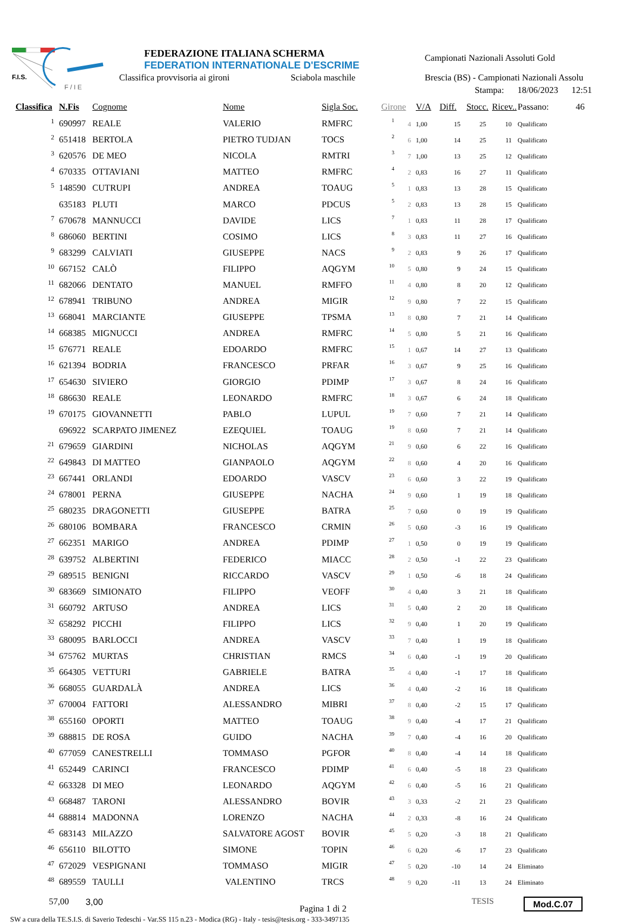F.I.S.
F / I E
FEDERAZIONE ITALIANA SCHERMA
FEDERATION INTERNATIONALE D'ESCRIME
Classifica provvisoria ai gironi
Sciabola maschile
Campionati Nazionali Assoluti Gold
Brescia (BS) - Campionati Nazionali Assolu
Stampa: 18/06/2023 12:51
| Classifica | N.Fis | Cognome | Nome | Sigla Soc. | Girone | | V/A | Diff. | Stocc. | Ricev.. | Passano: 46 |
| --- | --- | --- | --- | --- | --- | --- | --- | --- | --- | --- | --- |
| 1 | 690997 | REALE | VALERIO | RMFRC | 1 | 4 | 1,00 | 15 | 25 | 10 | Qualificato |
| 2 | 651418 | BERTOLA | PIETRO TUDJAN | TOCS | 2 | 6 | 1,00 | 14 | 25 | 11 | Qualificato |
| 3 | 620576 | DE MEO | NICOLA | RMTRI | 3 | 7 | 1,00 | 13 | 25 | 12 | Qualificato |
| 4 | 670335 | OTTAVIANI | MATTEO | RMFRC | 4 | 2 | 0,83 | 16 | 27 | 11 | Qualificato |
| 5 | 148590 | CUTRUPI | ANDREA | TOAUG | 5 | 1 | 0,83 | 13 | 28 | 15 | Qualificato |
| | 635183 | PLUTI | MARCO | PDCUS | 5 | 2 | 0,83 | 13 | 28 | 15 | Qualificato |
| 7 | 670678 | MANNUCCI | DAVIDE | LICS | 7 | 1 | 0,83 | 11 | 28 | 17 | Qualificato |
| 8 | 686060 | BERTINI | COSIMO | LICS | 8 | 3 | 0,83 | 11 | 27 | 16 | Qualificato |
| 9 | 683299 | CALVIATI | GIUSEPPE | NACS | 9 | 2 | 0,83 | 9 | 26 | 17 | Qualificato |
| 10 | 667152 | CALÒ | FILIPPO | AQGYM | 10 | 5 | 0,80 | 9 | 24 | 15 | Qualificato |
| 11 | 682066 | DENTATO | MANUEL | RMFFO | 11 | 4 | 0,80 | 8 | 20 | 12 | Qualificato |
| 12 | 678941 | TRIBUNO | ANDREA | MIGIR | 12 | 9 | 0,80 | 7 | 22 | 15 | Qualificato |
| 13 | 668041 | MARCIANTE | GIUSEPPE | TPSMA | 13 | 8 | 0,80 | 7 | 21 | 14 | Qualificato |
| 14 | 668385 | MIGNUCCI | ANDREA | RMFRC | 14 | 5 | 0,80 | 5 | 21 | 16 | Qualificato |
| 15 | 676771 | REALE | EDOARDO | RMFRC | 15 | 1 | 0,67 | 14 | 27 | 13 | Qualificato |
| 16 | 621394 | BODRIA | FRANCESCO | PRFAR | 16 | 3 | 0,67 | 9 | 25 | 16 | Qualificato |
| 17 | 654630 | SIVIERO | GIORGIO | PDIMP | 17 | 3 | 0,67 | 8 | 24 | 16 | Qualificato |
| 18 | 686630 | REALE | LEONARDO | RMFRC | 18 | 3 | 0,67 | 6 | 24 | 18 | Qualificato |
| 19 | 670175 | GIOVANNETTI | PABLO | LUPUL | 19 | 7 | 0,60 | 7 | 21 | 14 | Qualificato |
| | 696922 | SCARPATO JIMENEZ | EZEQUIEL | TOAUG | 19 | 8 | 0,60 | 7 | 21 | 14 | Qualificato |
| 21 | 679659 | GIARDINI | NICHOLAS | AQGYM | 21 | 9 | 0,60 | 6 | 22 | 16 | Qualificato |
| 22 | 649843 | DI MATTEO | GIANPAOLO | AQGYM | 22 | 8 | 0,60 | 4 | 20 | 16 | Qualificato |
| 23 | 667441 | ORLANDI | EDOARDO | VASCV | 23 | 6 | 0,60 | 3 | 22 | 19 | Qualificato |
| 24 | 678001 | PERNA | GIUSEPPE | NACHA | 24 | 9 | 0,60 | 1 | 19 | 18 | Qualificato |
| 25 | 680235 | DRAGONETTI | GIUSEPPE | BATRA | 25 | 7 | 0,60 | 0 | 19 | 19 | Qualificato |
| 26 | 680106 | BOMBARA | FRANCESCO | CRMIN | 26 | 5 | 0,60 | -3 | 16 | 19 | Qualificato |
| 27 | 662351 | MARIGO | ANDREA | PDIMP | 27 | 1 | 0,50 | 0 | 19 | 19 | Qualificato |
| 28 | 639752 | ALBERTINI | FEDERICO | MIACC | 28 | 2 | 0,50 | -1 | 22 | 23 | Qualificato |
| 29 | 689515 | BENIGNI | RICCARDO | VASCV | 29 | 1 | 0,50 | -6 | 18 | 24 | Qualificato |
| 30 | 683669 | SIMIONATO | FILIPPO | VEOFF | 30 | 4 | 0,40 | 3 | 21 | 18 | Qualificato |
| 31 | 660792 | ARTUSO | ANDREA | LICS | 31 | 5 | 0,40 | 2 | 20 | 18 | Qualificato |
| 32 | 658292 | PICCHI | FILIPPO | LICS | 32 | 9 | 0,40 | 1 | 20 | 19 | Qualificato |
| 33 | 680095 | BARLOCCI | ANDREA | VASCV | 33 | 7 | 0,40 | 1 | 19 | 18 | Qualificato |
| 34 | 675762 | MURTAS | CHRISTIAN | RMCS | 34 | 6 | 0,40 | -1 | 19 | 20 | Qualificato |
| 35 | 664305 | VETTURI | GABRIELE | BATRA | 35 | 4 | 0,40 | -1 | 17 | 18 | Qualificato |
| 36 | 668055 | GUARDALÀ | ANDREA | LICS | 36 | 4 | 0,40 | -2 | 16 | 18 | Qualificato |
| 37 | 670004 | FATTORI | ALESSANDRO | MIBRI | 37 | 8 | 0,40 | -2 | 15 | 17 | Qualificato |
| 38 | 655160 | OPORTI | MATTEO | TOAUG | 38 | 9 | 0,40 | -4 | 17 | 21 | Qualificato |
| 39 | 688815 | DE ROSA | GUIDO | NACHA | 39 | 7 | 0,40 | -4 | 16 | 20 | Qualificato |
| 40 | 677059 | CANESTRELLI | TOMMASO | PGFOR | 40 | 8 | 0,40 | -4 | 14 | 18 | Qualificato |
| 41 | 652449 | CARINCI | FRANCESCO | PDIMP | 41 | 6 | 0,40 | -5 | 18 | 23 | Qualificato |
| 42 | 663328 | DI MEO | LEONARDO | AQGYM | 42 | 6 | 0,40 | -5 | 16 | 21 | Qualificato |
| 43 | 668487 | TARONI | ALESSANDRO | BOVIR | 43 | 3 | 0,33 | -2 | 21 | 23 | Qualificato |
| 44 | 688814 | MADONNA | LORENZO | NACHA | 44 | 2 | 0,33 | -8 | 16 | 24 | Qualificato |
| 45 | 683143 | MILAZZO | SALVATORE AGOST | BOVIR | 45 | 5 | 0,20 | -3 | 18 | 21 | Qualificato |
| 46 | 656110 | BILOTTO | SIMONE | TOPIN | 46 | 6 | 0,20 | -6 | 17 | 23 | Qualificato |
| 47 | 672029 | VESPIGNANI | TOMMASO | MIGIR | 47 | 5 | 0,20 | -10 | 14 | 24 | Eliminato |
| 48 | 689559 | TAULLI | VALENTINO | TRCS | 48 | 9 | 0,20 | -11 | 13 | 24 | Eliminato |
57,00 3,00 Pagina 1 di 2 TESIS Mod.C.07
SW a cura della TE.S.I.S. di Saverio Tedeschi - Var.SS 115 n.23 - Modica (RG) - Italy - tesis@tesis.org - 333-3497135